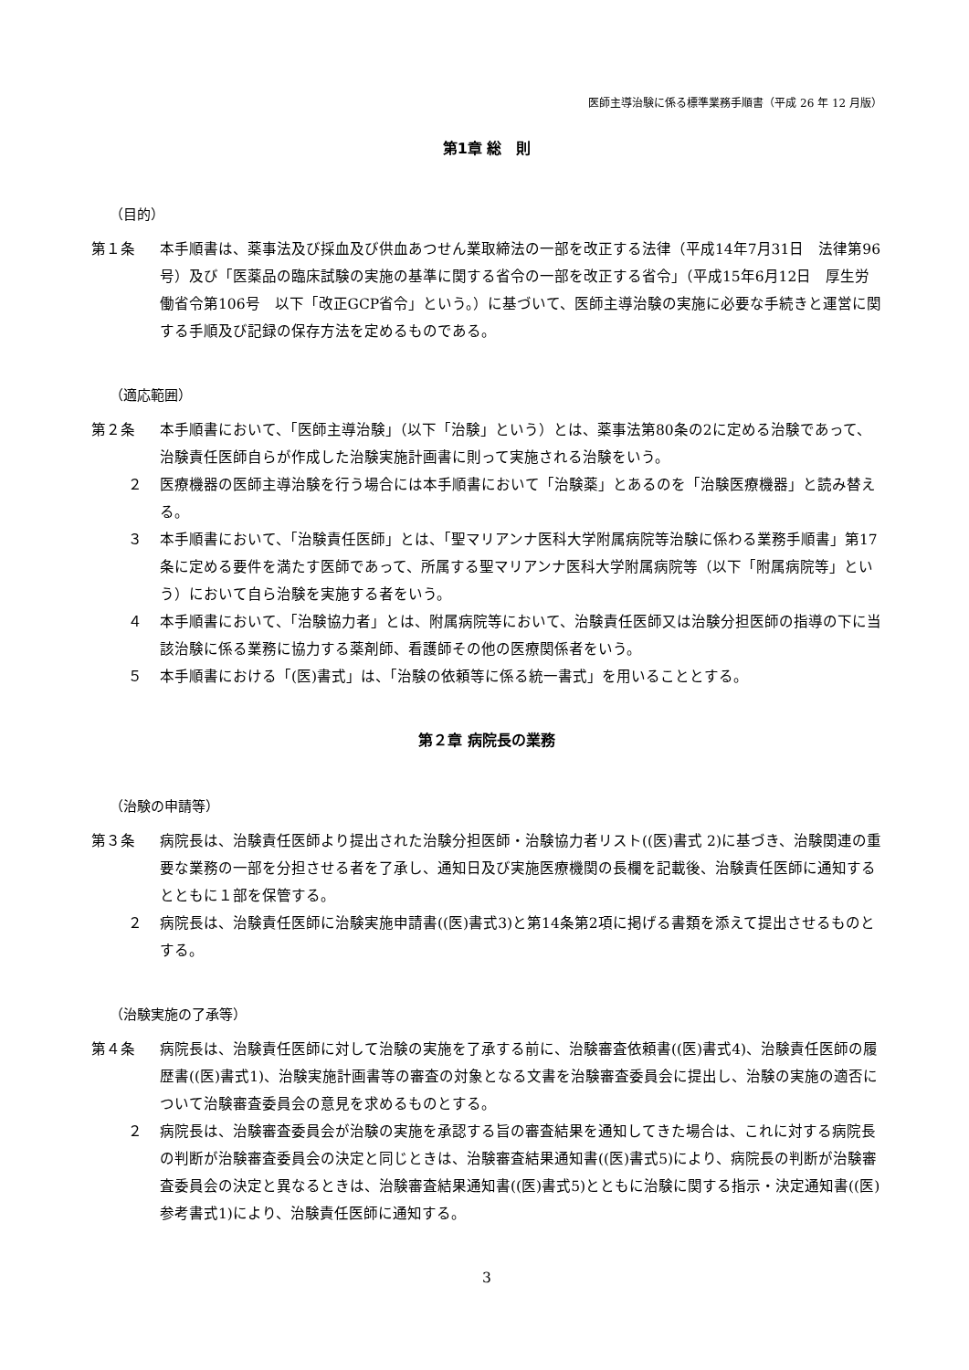医師主導治験に係る標準業務手順書（平成 26 年 12 月版）
第1章 総　則
（目的）
第１条 本手順書は、薬事法及び採血及び供血あつせん業取締法の一部を改正する法律（平成14年7月31日　法律第96号）及び「医薬品の臨床試験の実施の基準に関する省令の一部を改正する省令」（平成15年6月12日　厚生労働省令第106号　以下「改正GCP省令」という。）に基づいて、医師主導治験の実施に必要な手続きと運営に関する手順及び記録の保存方法を定めるものである。
（適応範囲）
第２条 本手順書において、「医師主導治験」（以下「治験」という）とは、薬事法第80条の2に定める治験であって、治験責任医師自らが作成した治験実施計画書に則って実施される治験をいう。
２ 医療機器の医師主導治験を行う場合には本手順書において「治験薬」とあるのを「治験医療機器」と読み替える。
３ 本手順書において、「治験責任医師」とは、「聖マリアンナ医科大学附属病院等治験に係わる業務手順書」第17条に定める要件を満たす医師であって、所属する聖マリアンナ医科大学附属病院等（以下「附属病院等」という）において自ら治験を実施する者をいう。
４ 本手順書において、「治験協力者」とは、附属病院等において、治験責任医師又は治験分担医師の指導の下に当該治験に係る業務に協力する薬剤師、看護師その他の医療関係者をいう。
５ 本手順書における「(医)書式」は、「治験の依頼等に係る統一書式」を用いることとする。
第２章 病院長の業務
（治験の申請等）
第３条 病院長は、治験責任医師より提出された治験分担医師・治験協力者リスト((医)書式 2)に基づき、治験関連の重要な業務の一部を分担させる者を了承し、通知日及び実施医療機関の長欄を記載後、治験責任医師に通知するとともに１部を保管する。
２ 病院長は、治験責任医師に治験実施申請書((医)書式3)と第14条第2項に掲げる書類を添えて提出させるものとする。
（治験実施の了承等）
第４条 病院長は、治験責任医師に対して治験の実施を了承する前に、治験審査依頼書((医)書式4)、治験責任医師の履歴書((医)書式1)、治験実施計画書等の審査の対象となる文書を治験審査委員会に提出し、治験の実施の適否について治験審査委員会の意見を求めるものとする。
２ 病院長は、治験審査委員会が治験の実施を承認する旨の審査結果を通知してきた場合は、これに対する病院長の判断が治験審査委員会の決定と同じときは、治験審査結果通知書((医)書式5)により、病院長の判断が治験審査委員会の決定と異なるときは、治験審査結果通知書((医)書式5)とともに治験に関する指示・決定通知書((医)参考書式1)により、治験責任医師に通知する。
3